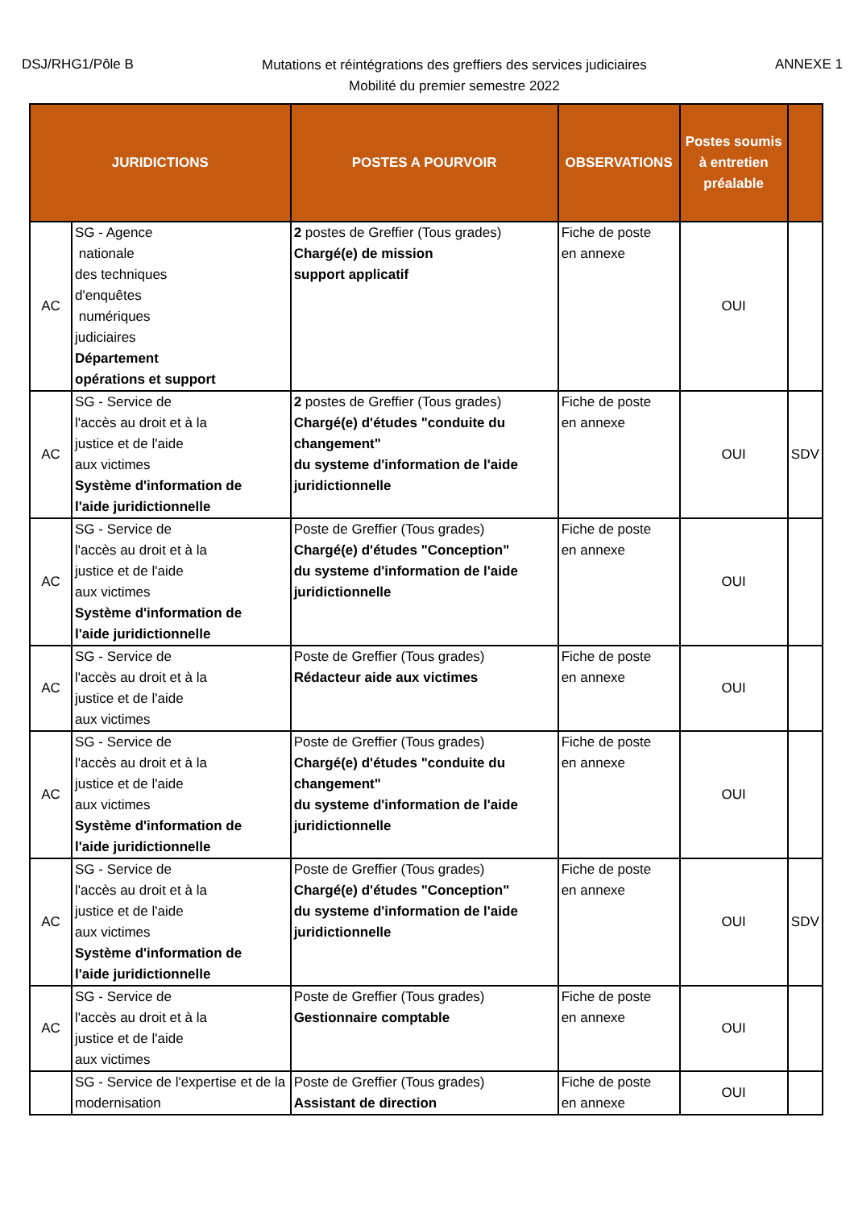DSJ/RHG1/Pôle B
Mutations et réintégrations des greffiers des services judiciaires
Mobilité du premier semestre 2022
ANNEXE 1
| JURIDICTIONS | | POSTES A POURVOIR | OBSERVATIONS | Postes soumis à entretien préalable | |
| --- | --- | --- | --- | --- | --- |
| AC | SG - Agence nationale des techniques d'enquêtes numériques judiciaires Département opérations et support | 2 postes de Greffier (Tous grades) Chargé(e) de mission support applicatif | Fiche de poste en annexe | OUI | |
| AC | SG - Service de l'accès au droit et à la justice et de l'aide aux victimes Système d'information de l'aide juridictionnelle | 2 postes de Greffier (Tous grades) Chargé(e) d'études "conduite du changement" du systeme d'information de l'aide juridictionnelle | Fiche de poste en annexe | OUI | SDV |
| AC | SG - Service de l'accès au droit et à la justice et de l'aide aux victimes Système d'information de l'aide juridictionnelle | Poste de Greffier (Tous grades) Chargé(e) d'études "Conception" du systeme d'information de l'aide juridictionnelle | Fiche de poste en annexe | OUI | |
| AC | SG - Service de l'accès au droit et à la justice et de l'aide aux victimes | Poste de Greffier (Tous grades) Rédacteur aide aux victimes | Fiche de poste en annexe | OUI | |
| AC | SG - Service de l'accès au droit et à la justice et de l'aide aux victimes Système d'information de l'aide juridictionnelle | Poste de Greffier (Tous grades) Chargé(e) d'études "conduite du changement" du systeme d'information de l'aide juridictionnelle | Fiche de poste en annexe | OUI | |
| AC | SG - Service de l'accès au droit et à la justice et de l'aide aux victimes Système d'information de l'aide juridictionnelle | Poste de Greffier (Tous grades) Chargé(e) d'études "Conception" du systeme d'information de l'aide juridictionnelle | Fiche de poste en annexe | OUI | SDV |
| AC | SG - Service de l'accès au droit et à la justice et de l'aide aux victimes | Poste de Greffier (Tous grades) Gestionnaire comptable | Fiche de poste en annexe | OUI | |
| | SG - Service de l'expertise et de la modernisation | Poste de Greffier (Tous grades) Assistant de direction | Fiche de poste en annexe | OUI | |